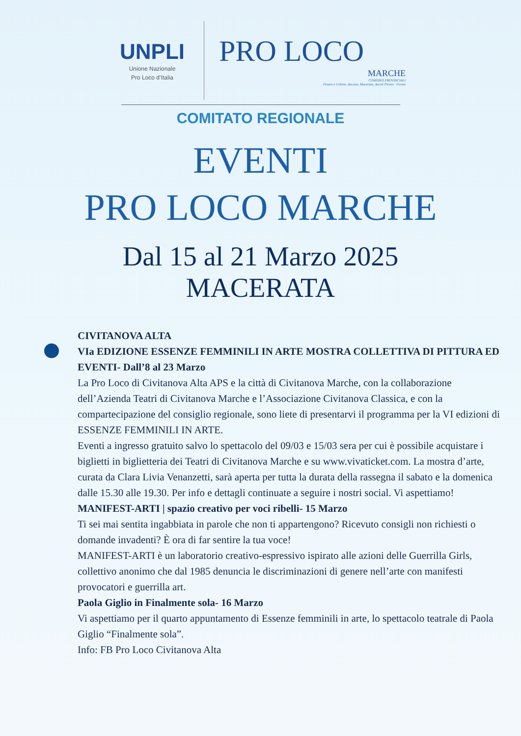UNPLI
Unione Nazionale
Pro Loco d’Italia
PRO LOCO
MARCHE
COMITATI PROVINCIALI
Pesaro e Urbino, Ancona, Macerata, Ascoli Piceno · Fermo
COMITATO REGIONALE
EVENTI
PRO LOCO MARCHE
Dal 15 al 21 Marzo 2025
MACERATA
CIVITANOVA ALTA
VIa EDIZIONE ESSENZE FEMMINILI IN ARTE MOSTRA COLLETTIVA DI PITTURA ED EVENTI- Dall’8 al 23 Marzo
La Pro Loco di Civitanova Alta APS e la città di Civitanova Marche, con la collaborazione dell’Azienda Teatri di Civitanova Marche e l’Associazione Civitanova Classica, e con la compartecipazione del consiglio regionale, sono liete di presentarvi il programma per la VI edizioni di ESSENZE FEMMINILI IN ARTE.
Eventi a ingresso gratuito salvo lo spettacolo del 09/03 e 15/03 sera per cui è possibile acquistare i biglietti in biglietteria dei Teatri di Civitanova Marche e su www.vivaticket.com. La mostra d’arte, curata da Clara Livia Venanzetti, sarà aperta per tutta la durata della rassegna il sabato e la domenica dalle 15.30 alle 19.30. Per info e dettagli continuate a seguire i nostri social. Vi aspettiamo!
MANIFEST-ARTI | spazio creativo per voci ribelli- 15 Marzo
Ti sei mai sentita ingabbiata in parole che non ti appartengono? Ricevuto consigli non richiesti o domande invadenti? È ora di far sentire la tua voce!
MANIFEST-ARTI è un laboratorio creativo-espressivo ispirato alle azioni delle Guerrilla Girls, collettivo anonimo che dal 1985 denuncia le discriminazioni di genere nell’arte con manifesti provocatori e guerrilla art.
Paola Giglio in Finalmente sola- 16 Marzo
Vi aspettiamo per il quarto appuntamento di Essenze femminili in arte, lo spettacolo teatrale di Paola Giglio “Finalmente sola”.
Info: FB Pro Loco Civitanova Alta